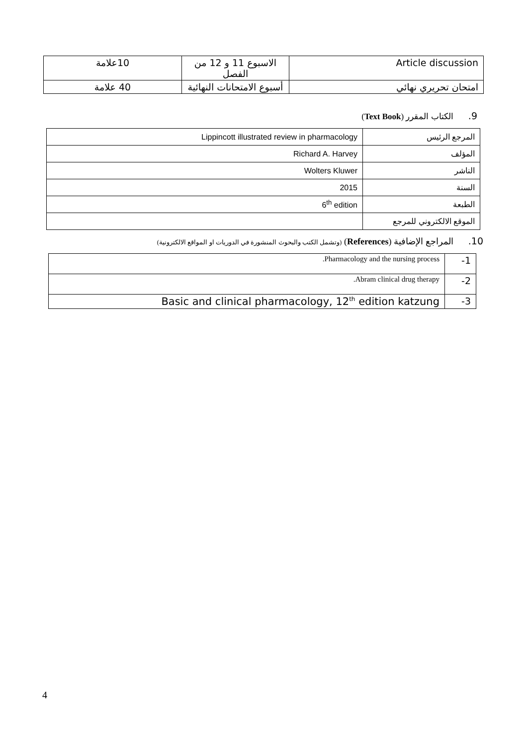| Article discussion | الاسبوع 11 و 12 من الفصل | 10علامة |
| امتحان تحريري نهائي | أسبوع الامتحانات النهائية | 40 علامة |
9. الكتاب المقرر (Text Book)
| المرجع الرئيس | Lippincott illustrated review in pharmacology |
| المؤلف | Richard A. Harvey |
| الناشر | Wolters Kluwer |
| السنة | 2015 |
| الطبعة | 6<sup>th</sup> edition |
| الموقع الالكتروني للمرجع | |
10. المراجع الإضافية (References) (وتشمل الكتب والبحوث المنشورة في الدوريات او المواقع الالكترونية)
| 1- | .Pharmacology and the nursing process |
| 2- | .Abram clinical drug therapy |
| 3- | Basic and clinical pharmacology, 12<sup>th</sup> edition katzung |
4